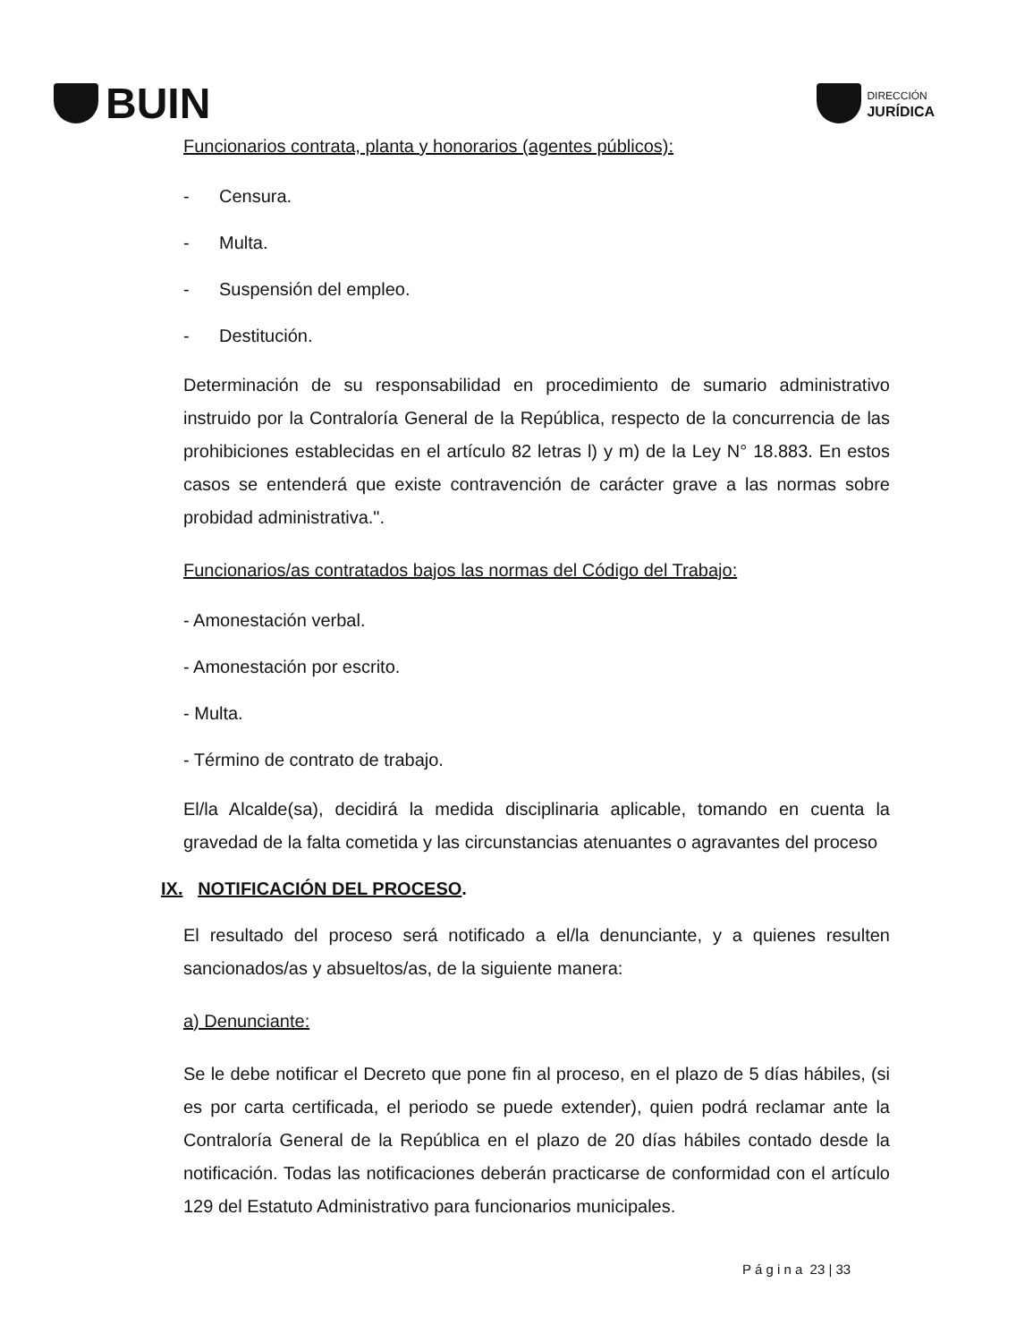BUIN
DIRECCIÓN
JURÍDICA
Funcionarios contrata, planta y honorarios (agentes públicos):
- Censura.
- Multa.
- Suspensión del empleo.
- Destitución.
Determinación de su responsabilidad en procedimiento de sumario administrativo instruido por la Contraloría General de la República, respecto de la concurrencia de las prohibiciones establecidas en el artículo 82 letras l) y m) de la Ley N° 18.883. En estos casos se entenderá que existe contravención de carácter grave a las normas sobre probidad administrativa.".
Funcionarios/as contratados bajos las normas del Código del Trabajo:
- Amonestación verbal.
- Amonestación por escrito.
- Multa.
- Término de contrato de trabajo.
El/la Alcalde(sa), decidirá la medida disciplinaria aplicable, tomando en cuenta la gravedad de la falta cometida y las circunstancias atenuantes o agravantes del proceso
IX. NOTIFICACIÓN DEL PROCESO.
El resultado del proceso será notificado a el/la denunciante, y a quienes resulten sancionados/as y absueltos/as, de la siguiente manera:
a) Denunciante:
Se le debe notificar el Decreto que pone fin al proceso, en el plazo de 5 días hábiles, (si es por carta certificada, el periodo se puede extender), quien podrá reclamar ante la Contraloría General de la República en el plazo de 20 días hábiles contado desde la notificación. Todas las notificaciones deberán practicarse de conformidad con el artículo 129 del Estatuto Administrativo para funcionarios municipales.
P á g i n a 23 | 33